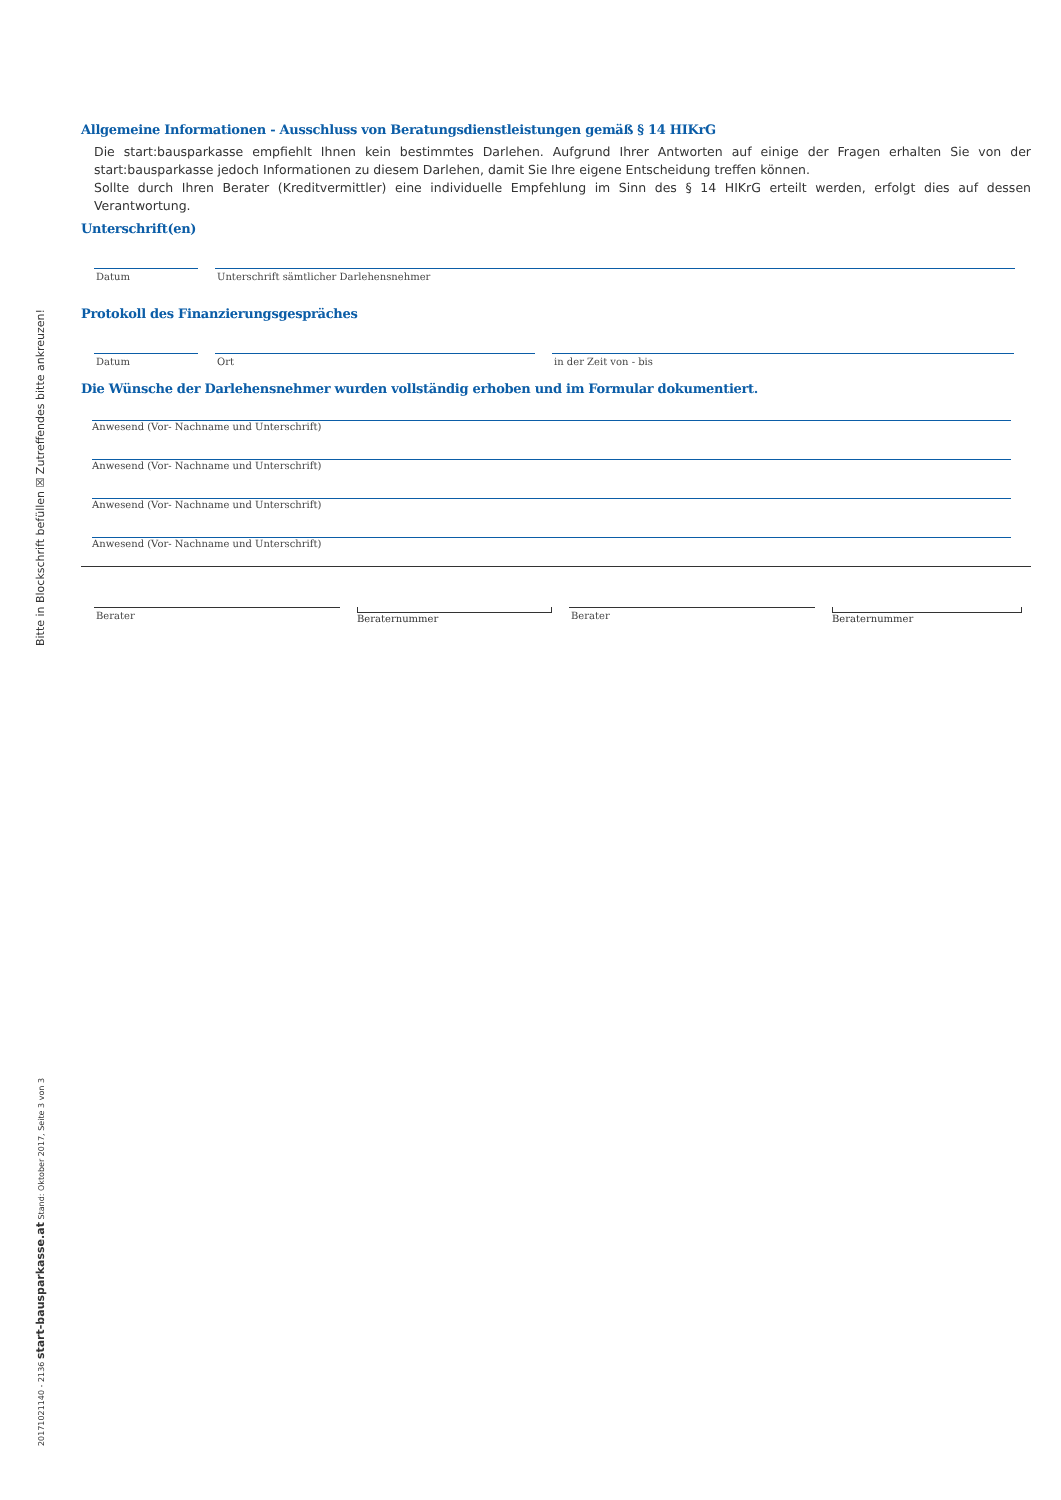Bitte in Blockschrift befüllen ☒ Zutreffendes bitte ankreuzen!
20171021140 - 2136 start-bausparkasse.at Stand: Oktober 2017, Seite 3 von 3
Allgemeine Informationen - Ausschluss von Beratungsdienstleistungen gemäß § 14 HIKrG
Die start: bausparkasse empfiehlt Ihnen kein bestimmtes Darlehen. Aufgrund Ihrer Antworten auf einige der Fragen erhalten Sie von der start: bausparkasse jedoch Informationen zu diesem Darlehen, damit Sie Ihre eigene Entscheidung treffen können.
Sollte durch Ihren Berater (Kreditvermittler) eine individuelle Empfehlung im Sinn des § 14 HIKrG erteilt werden, erfolgt dies auf dessen Verantwortung.
Unterschrift(en)
Datum Unterschrift sämtlicher Darlehensnehmer
Protokoll des Finanzierungsgespräches
Datum Ort in der Zeit von - bis
Die Wünsche der Darlehensnehmer wurden vollständig erhoben und im Formular dokumentiert.
Anwesend (Vor- Nachname und Unterschrift)
Anwesend (Vor- Nachname und Unterschrift)
Anwesend (Vor- Nachname und Unterschrift)
Anwesend (Vor- Nachname und Unterschrift)
Berater Beraternummer Berater Beraternummer